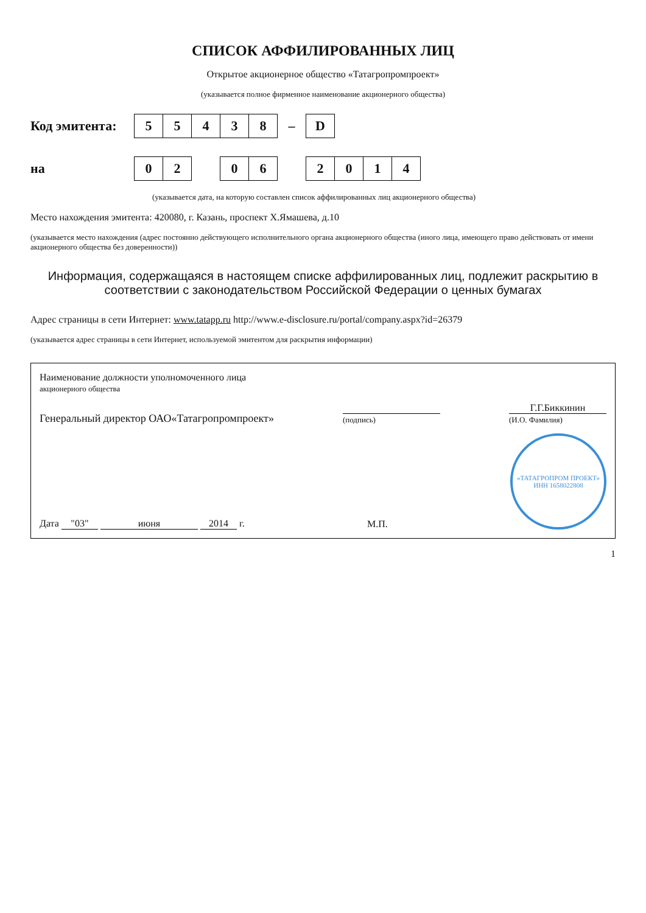СПИСОК АФФИЛИРОВАННЫХ ЛИЦ
Открытое акционерное общество «Татагропромпроект»
(указывается полное фирменное наименование акционерного общества)
Код эмитента:
| 5 | 5 | 4 | 3 | 8 | – | D |
на
| 0 | 2 | | 0 | 6 | | 2 | 0 | 1 | 4 |
(указывается дата, на которую составлен список аффилированных лиц акционерного общества)
Место нахождения эмитента: 420080, г. Казань, проспект Х.Ямашева, д.10
(указывается место нахождения (адрес постоянно действующего исполнительного органа акционерного общества (иного лица, имеющего право действовать от имени акционерного общества без доверенности))
Информация, содержащаяся в настоящем списке аффилированных лиц, подлежит раскрытию в соответствии с законодательством Российской Федерации о ценных бумагах
Адрес страницы в сети Интернет: www.tatapp.ru http://www.e-disclosure.ru/portal/company.aspx?id=26379
(указывается адрес страницы в сети Интернет, используемой эмитентом для раскрытия информации)
Наименование должности уполномоченного лица
акционерного общества
Генеральный директор ОАО«Татагропромпроект»
(подпись)
Г.Г.Биккинин
(И.О. Фамилия)
Дата "03" июня 2014 г.
М.П.
«ТАТАГРОПРОМ ПРОЕКТ»
ИНН 1658022808
1